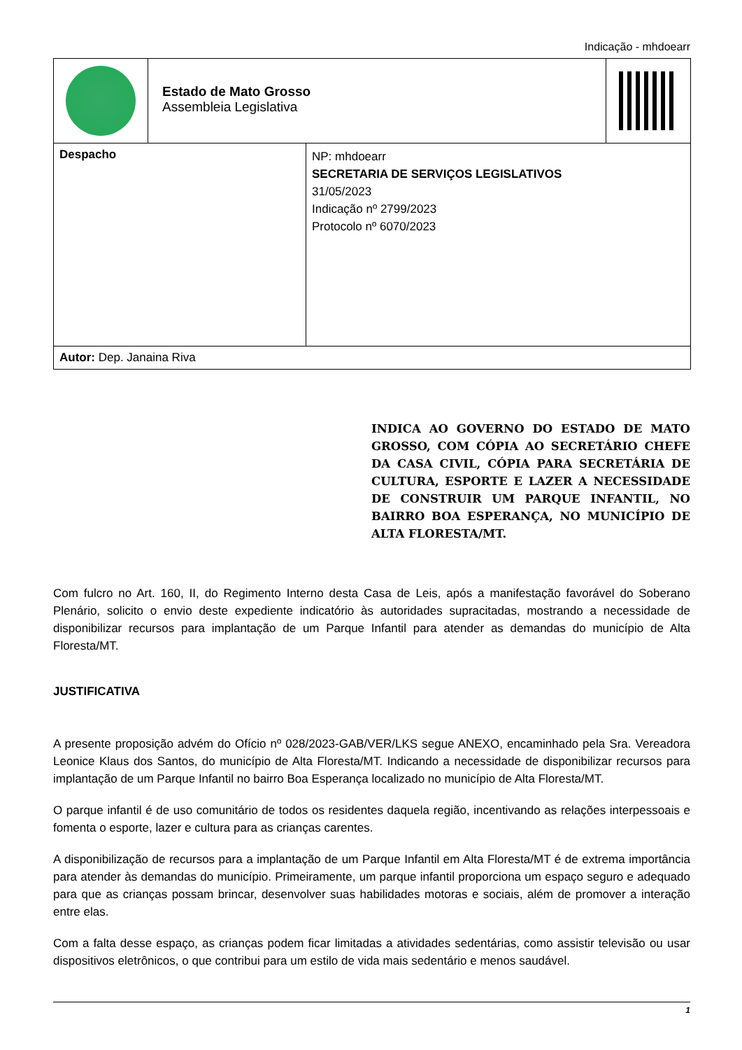Indicação - mhdoearr
| Estado de Mato Grosso Assembleia Legislativa | |
| Despacho | NP: mhdoearr SECRETARIA DE SERVIÇOS LEGISLATIVOS 31/05/2023 Indicação nº 2799/2023 Protocolo nº 6070/2023 |
| Autor: Dep. Janaina Riva | |
INDICA AO GOVERNO DO ESTADO DE MATO GROSSO, COM CÓPIA AO SECRETÁRIO CHEFE DA CASA CIVIL, CÓPIA PARA SECRETÁRIA DE CULTURA, ESPORTE E LAZER A NECESSIDADE DE CONSTRUIR UM PARQUE INFANTIL, NO BAIRRO BOA ESPERANÇA, NO MUNICÍPIO DE ALTA FLORESTA/MT.
Com fulcro no Art. 160, II, do Regimento Interno desta Casa de Leis, após a manifestação favorável do Soberano Plenário, solicito o envio deste expediente indicatório às autoridades supracitadas, mostrando a necessidade de disponibilizar recursos para implantação de um Parque Infantil para atender as demandas do município de Alta Floresta/MT.
JUSTIFICATIVA
A presente proposição advém do Ofício nº 028/2023-GAB/VER/LKS segue ANEXO, encaminhado pela Sra. Vereadora Leonice Klaus dos Santos, do município de Alta Floresta/MT. Indicando a necessidade de disponibilizar recursos para implantação de um Parque Infantil no bairro Boa Esperança localizado no município de Alta Floresta/MT.
O parque infantil é de uso comunitário de todos os residentes daquela região, incentivando as relações interpessoais e fomenta o esporte, lazer e cultura para as crianças carentes.
A disponibilização de recursos para a implantação de um Parque Infantil em Alta Floresta/MT é de extrema importância para atender às demandas do município. Primeiramente, um parque infantil proporciona um espaço seguro e adequado para que as crianças possam brincar, desenvolver suas habilidades motoras e sociais, além de promover a interação entre elas.
Com a falta desse espaço, as crianças podem ficar limitadas a atividades sedentárias, como assistir televisão ou usar dispositivos eletrônicos, o que contribui para um estilo de vida mais sedentário e menos saudável.
1